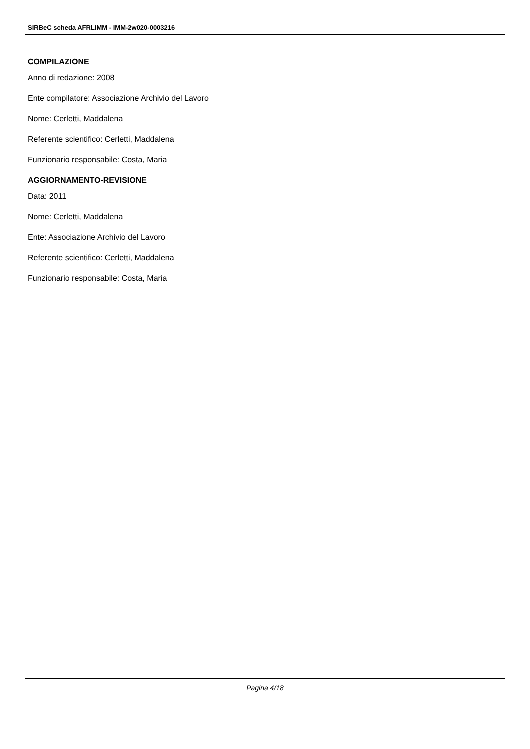SIRBeC scheda AFRLIMM - IMM-2w020-0003216
COMPILAZIONE
Anno di redazione: 2008
Ente compilatore: Associazione Archivio del Lavoro
Nome: Cerletti, Maddalena
Referente scientifico: Cerletti, Maddalena
Funzionario responsabile: Costa, Maria
AGGIORNAMENTO-REVISIONE
Data: 2011
Nome: Cerletti, Maddalena
Ente: Associazione Archivio del Lavoro
Referente scientifico: Cerletti, Maddalena
Funzionario responsabile: Costa, Maria
Pagina 4/18